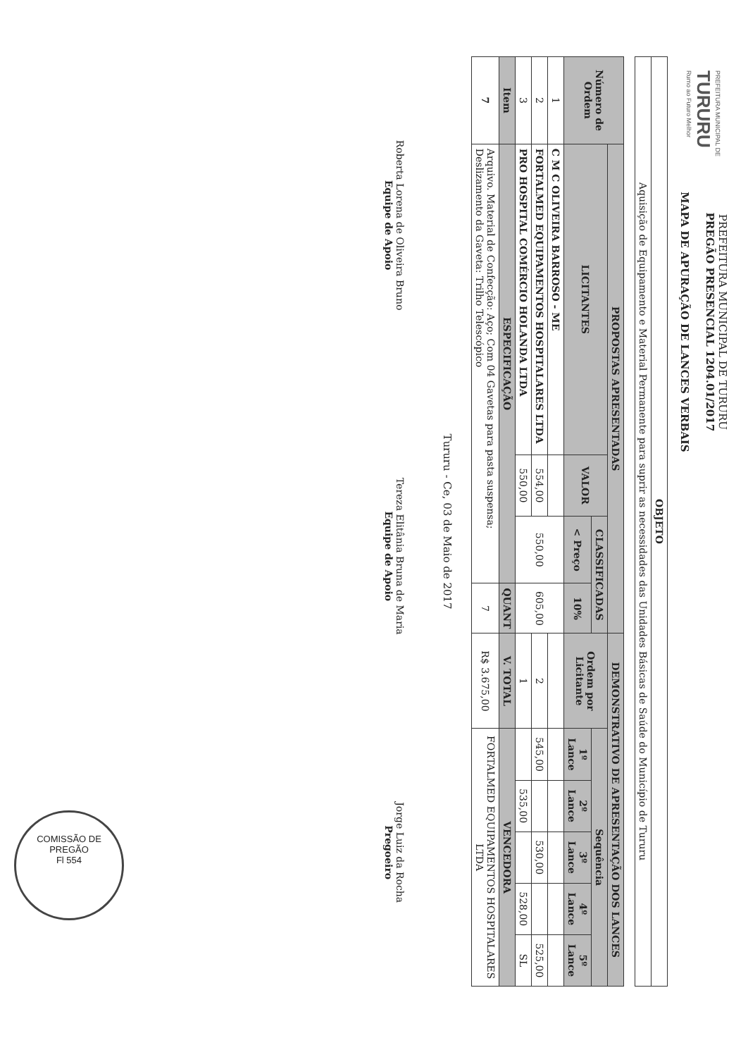PREFEITURA MUNICIPAL DE
TURURU
Rumo ao Futuro Melhor
PREFEITURA MUNICIPAL DE TURURU
PREGÃO PRESENCIAL 1204.01/2017
MAPA DE APURAÇÃO DE LANCES VERBAIS
| OBJETO |
| --- |
| Aquisição de Equipamento e Material Permanente para suprir as necessidades das Unidades Básicas de Saúde do Município de Tururu |
| Número de Ordem | PROPOSTAS APRESENTADAS | | | | DEMONSTRATIVO DE APRESENTAÇÃO DOS LANCES | | | | | |
| --- | --- | --- | --- | --- | --- | --- | --- | --- | --- | --- |
| | LICITANTES | VALOR | CLASSIFICADAS | | Ordem por Licitante | Sequência | | | | |
| | | | < Preço | 10% | | 1º Lance | 2º Lance | 3º Lance | 4º Lance | 5º Lance |
| 1 | C M C OLIVEIRA BARROSO - ME | | 550,00 | 605,00 | | | | | | |
| 2 | FORTALMED EQUIPAMENTOS HOSPITALARES LTDA | 554,00 | | | 2 | 545,00 | | 530,00 | | 525,00 |
| 3 | PRO HOSPITAL COMÉRCIO HOLANDA LTDA | 550,00 | | | 1 | | 535,00 | | 528,00 | SL |
| Item | ESPECIFICAÇÃO | | | QUANT | V. TOTAL | VENCEDORA | | | | |
| 7 | Arquivo. Material de Confecção: Aço; Com 04 Gavetas para pasta suspensa; Deslizamento da Gaveta: Trilho Telescópico | | | 7 | R$ 3.675,00 | FORTALMED EQUIPAMENTOS HOSPITALARES LTDA | | | | |
Tururu - Ce, 03 de Maio de 2017
Roberta Lorena de Oliveira Bruno
Equipe de Apoio
Tereza Elitânia Bruna de Maria
Equipe de Apoio
Jorge Luiz da Rocha
Pregoeiro
COMISSÃO DE PREGÃO
Fl 554